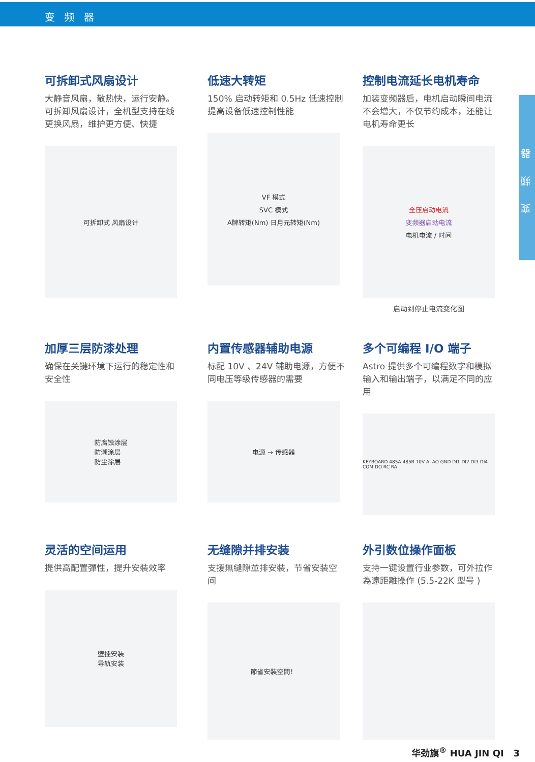变 频 器
变 频 器
可拆卸式风扇设计
大静音风扇，散热快，运行安静。可拆卸风扇设计，全机型支持在线更换风扇，维护更方便、快捷
可拆卸式 风扇设计
低速大转矩
150% 启动转矩和 0.5Hz 低速控制提高设备低速控制性能
VF 模式
SVC 模式
A牌转矩(Nm) 日月元转矩(Nm)
控制电流延长电机寿命
加装变频器后，电机启动瞬间电流不会增大，不仅节约成本，还能让电机寿命更长
全压启动电流
变频器启动电流
电机电流 / 时间
启动到停止电流变化图
加厚三层防漆处理
确保在关键环境下运行的稳定性和安全性
防腐蚀涂层
防潮涂层
防尘涂层
内置传感器辅助电源
标配 10V 、24V 辅助电源，方便不同电压等级传感器的需要
电源 → 传感器
多个可编程 I/O 端子
Astro 提供多个可编程数字和模拟输入和输出端子，以满足不同的应用
KEYBOARD 485A 485B 10V AI AO GND DI1 DI2 DI3 DI4 COM DO RC RA
灵活的空间运用
提供高配置彈性，提升安裝效率
壁挂安装
导轨安装
无缝隙并排安装
支援無縫隙並排安裝，节省安装空间
節省安裝空間！
外引数位操作面板
支持一键设置行业参数，可外拉作為遠距離操作 (5.5-22K 型号 )
华劲旗<sup>®</sup> HUA JIN QI 3